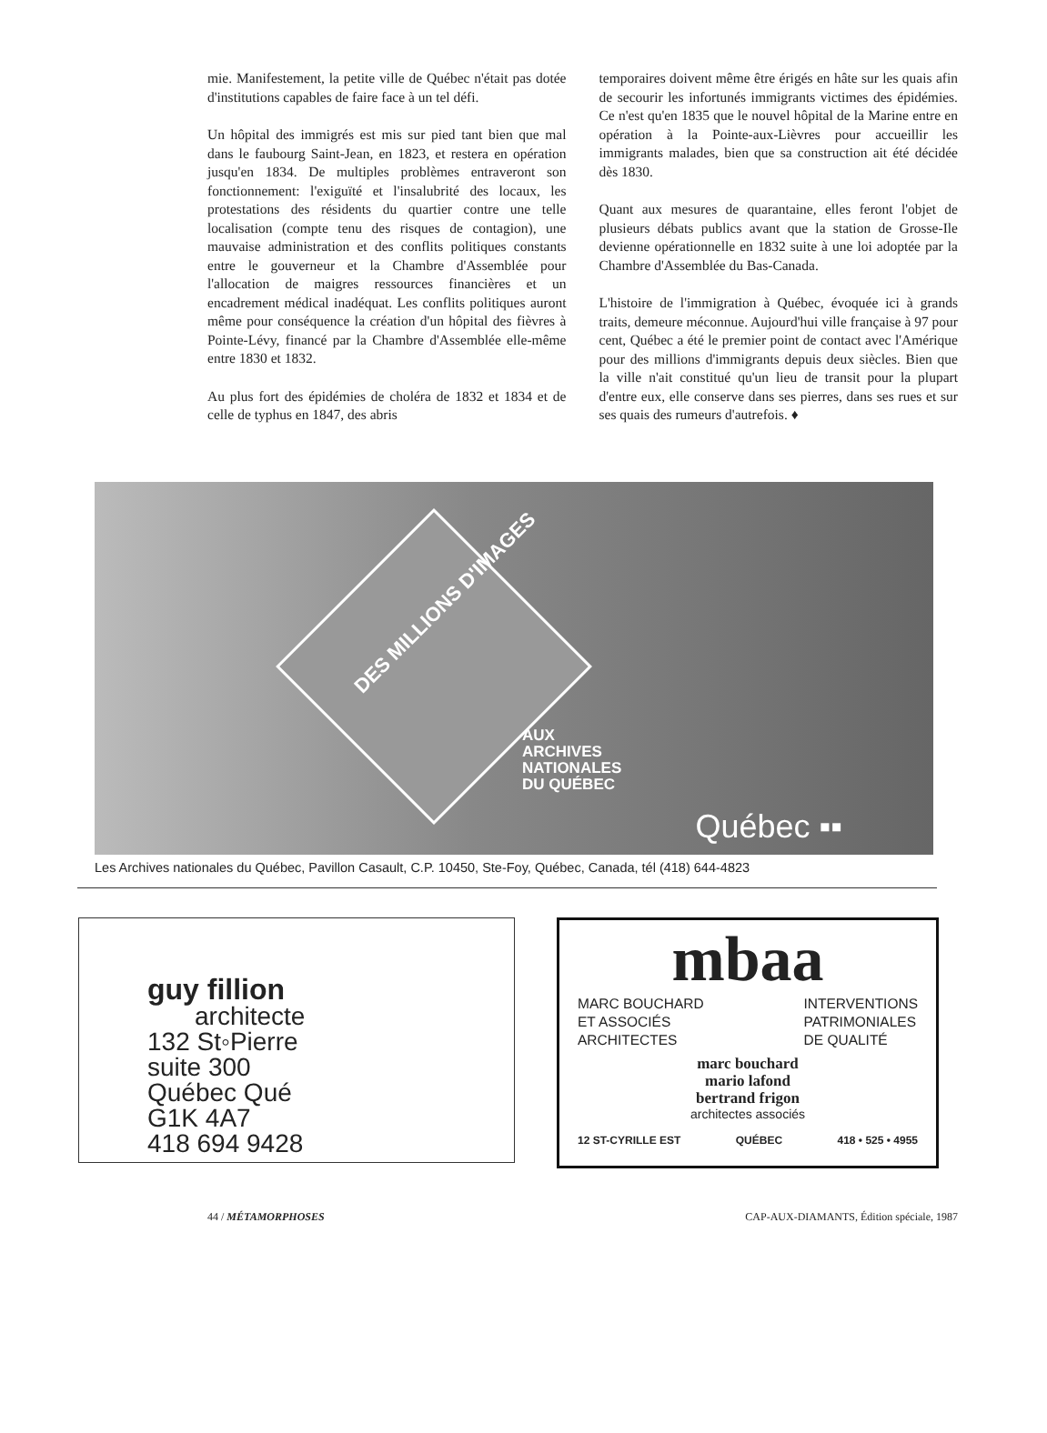mie. Manifestement, la petite ville de Québec n'était pas dotée d'institutions capables de faire face à un tel défi.
Un hôpital des immigrés est mis sur pied tant bien que mal dans le faubourg Saint-Jean, en 1823, et restera en opération jusqu'en 1834. De multiples problèmes entraveront son fonctionnement: l'exiguïté et l'insalubrité des locaux, les protestations des résidents du quartier contre une telle localisation (compte tenu des risques de contagion), une mauvaise administration et des conflits politiques constants entre le gouverneur et la Chambre d'Assemblée pour l'allocation de maigres ressources financières et un encadrement médical inadéquat. Les conflits politiques auront même pour conséquence la création d'un hôpital des fièvres à Pointe-Lévy, financé par la Chambre d'Assemblée elle-même entre 1830 et 1832.
Au plus fort des épidémies de choléra de 1832 et 1834 et de celle de typhus en 1847, des abris
temporaires doivent même être érigés en hâte sur les quais afin de secourir les infortunés immigrants victimes des épidémies. Ce n'est qu'en 1835 que le nouvel hôpital de la Marine entre en opération à la Pointe-aux-Lièvres pour accueillir les immigrants malades, bien que sa construction ait été décidée dès 1830.
Quant aux mesures de quarantaine, elles feront l'objet de plusieurs débats publics avant que la station de Grosse-Ile devienne opérationnelle en 1832 suite à une loi adoptée par la Chambre d'Assemblée du Bas-Canada.
L'histoire de l'immigration à Québec, évoquée ici à grands traits, demeure méconnue. Aujourd'hui ville française à 97 pour cent, Québec a été le premier point de contact avec l'Amérique pour des millions d'immigrants depuis deux siècles. Bien que la ville n'ait constitué qu'un lieu de transit pour la plupart d'entre eux, elle conserve dans ses pierres, dans ses rues et sur ses quais des rumeurs d'autrefois. ♦
DES MILLIONS D'IMAGES
AUX
ARCHIVES
NATIONALES
DU QUÉBEC
Québec ▪▪
Les Archives nationales du Québec, Pavillon Casault, C.P. 10450, Ste-Foy, Québec, Canada, tél (418) 644-4823
guy fillion
architecte
132 St◦Pierre
suite 300
Québec Qué
G1K 4A7
418 694 9428
mbaa
MARC BOUCHARD
ET ASSOCIÉS
ARCHITECTES
INTERVENTIONS
PATRIMONIALES
DE QUALITÉ
marc bouchard
mario lafond
bertrand frigon
architectes associés
12 ST-CYRILLE EST QUÉBEC 418 • 525 • 4955
44 / MÉTAMORPHOSES CAP-AUX-DIAMANTS, Édition spéciale, 1987